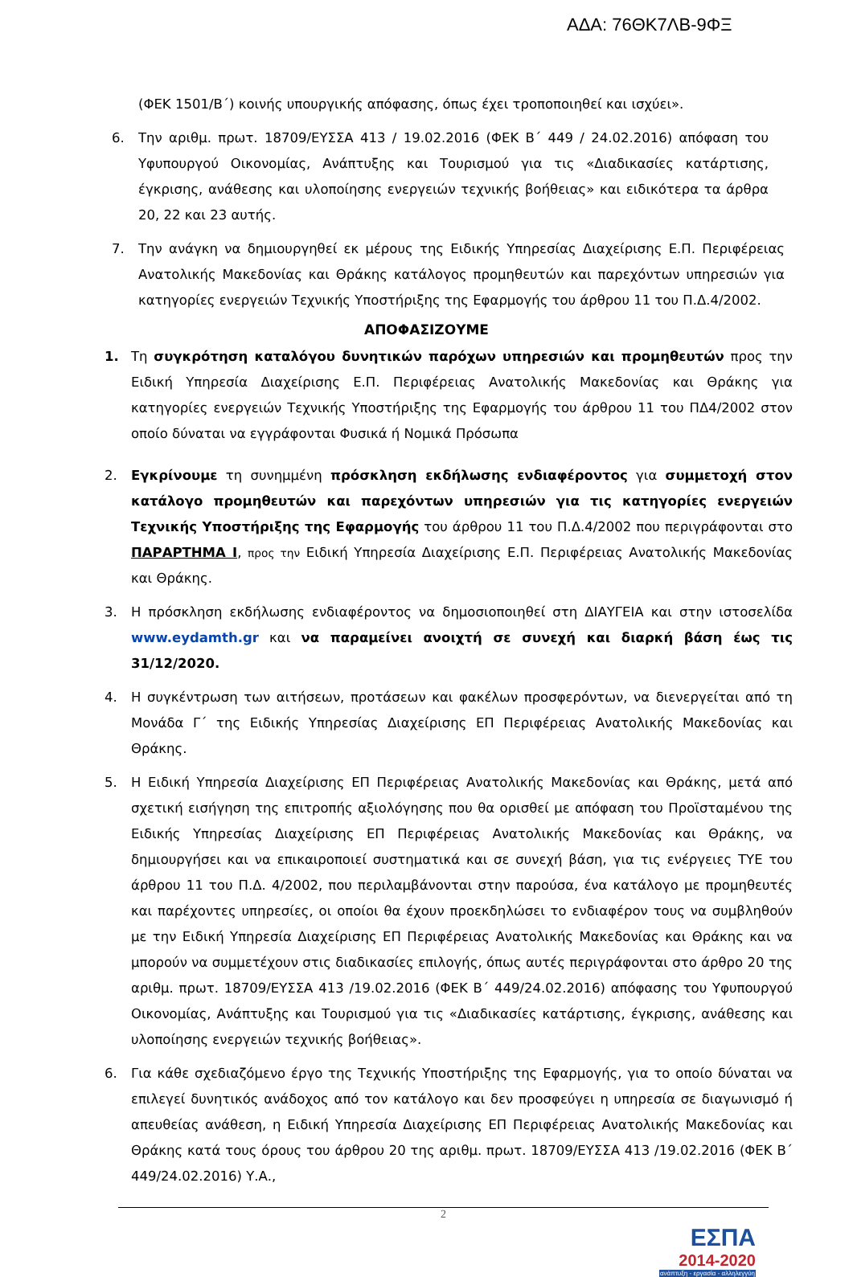ΑΔΑ: 76ΘΚ7ΛΒ-9ΦΞ
(ΦΕΚ 1501/Β΄) κοινής υπουργικής απόφασης, όπως έχει τροποποιηθεί και ισχύει».
6. Την αριθμ. πρωτ. 18709/ΕΥΣΣΑ 413 / 19.02.2016 (ΦΕΚ Β΄ 449 / 24.02.2016) απόφαση του Υφυπουργού Οικονομίας, Ανάπτυξης και Τουρισμού για τις «Διαδικασίες κατάρτισης, έγκρισης, ανάθεσης και υλοποίησης ενεργειών τεχνικής βοήθειας» και ειδικότερα τα άρθρα 20, 22 και 23 αυτής.
7. Την ανάγκη να δημιουργηθεί εκ μέρους της Ειδικής Υπηρεσίας Διαχείρισης Ε.Π. Περιφέρειας Ανατολικής Μακεδονίας και Θράκης κατάλογος προμηθευτών και παρεχόντων υπηρεσιών για κατηγορίες ενεργειών Τεχνικής Υποστήριξης της Εφαρμογής του άρθρου 11 του Π.Δ.4/2002.
ΑΠΟΦΑΣΙΖΟΥΜΕ
1. Τη συγκρότηση καταλόγου δυνητικών παρόχων υπηρεσιών και προμηθευτών προς την Ειδική Υπηρεσία Διαχείρισης Ε.Π. Περιφέρειας Ανατολικής Μακεδονίας και Θράκης για κατηγορίες ενεργειών Τεχνικής Υποστήριξης της Εφαρμογής του άρθρου 11 του ΠΔ4/2002 στον οποίο δύναται να εγγράφονται Φυσικά ή Νομικά Πρόσωπα
2. Εγκρίνουμε τη συνημμένη πρόσκληση εκδήλωσης ενδιαφέροντος για συμμετοχή στον κατάλογο προμηθευτών και παρεχόντων υπηρεσιών για τις κατηγορίες ενεργειών Τεχνικής Υποστήριξης της Εφαρμογής του άρθρου 11 του Π.Δ.4/2002 που περιγράφονται στο ΠΑΡΑΡΤΗΜΑ Ι, προς την Ειδική Υπηρεσία Διαχείρισης Ε.Π. Περιφέρειας Ανατολικής Μακεδονίας και Θράκης.
3. Η πρόσκληση εκδήλωσης ενδιαφέροντος να δημοσιοποιηθεί στη ΔΙΑΥΓΕΙΑ και στην ιστοσελίδα www.eydamth.gr και να παραμείνει ανοιχτή σε συνεχή και διαρκή βάση έως τις 31/12/2020.
4. Η συγκέντρωση των αιτήσεων, προτάσεων και φακέλων προσφερόντων, να διενεργείται από τη Μονάδα Γ΄ της Ειδικής Υπηρεσίας Διαχείρισης ΕΠ Περιφέρειας Ανατολικής Μακεδονίας και Θράκης.
5. Η Ειδική Υπηρεσία Διαχείρισης ΕΠ Περιφέρειας Ανατολικής Μακεδονίας και Θράκης, μετά από σχετική εισήγηση της επιτροπής αξιολόγησης που θα ορισθεί με απόφαση του Προϊσταμένου της Ειδικής Υπηρεσίας Διαχείρισης ΕΠ Περιφέρειας Ανατολικής Μακεδονίας και Θράκης, να δημιουργήσει και να επικαιροποιεί συστηματικά και σε συνεχή βάση, για τις ενέργειες ΤΥΕ του άρθρου 11 του Π.Δ. 4/2002, που περιλαμβάνονται στην παρούσα, ένα κατάλογο με προμηθευτές και παρέχοντες υπηρεσίες, οι οποίοι θα έχουν προεκδηλώσει το ενδιαφέρον τους να συμβληθούν με την Ειδική Υπηρεσία Διαχείρισης ΕΠ Περιφέρειας Ανατολικής Μακεδονίας και Θράκης και να μπορούν να συμμετέχουν στις διαδικασίες επιλογής, όπως αυτές περιγράφονται στο άρθρο 20 της αριθμ. πρωτ. 18709/ΕΥΣΣΑ 413 /19.02.2016 (ΦΕΚ Β΄ 449/24.02.2016) απόφασης του Υφυπουργού Οικονομίας, Ανάπτυξης και Τουρισμού για τις «Διαδικασίες κατάρτισης, έγκρισης, ανάθεσης και υλοποίησης ενεργειών τεχνικής βοήθειας».
6. Για κάθε σχεδιαζόμενο έργο της Τεχνικής Υποστήριξης της Εφαρμογής, για το οποίο δύναται να επιλεγεί δυνητικός ανάδοχος από τον κατάλογο και δεν προσφεύγει η υπηρεσία σε διαγωνισμό ή απευθείας ανάθεση, η Ειδική Υπηρεσία Διαχείρισης ΕΠ Περιφέρειας Ανατολικής Μακεδονίας και Θράκης κατά τους όρους του άρθρου 20 της αριθμ. πρωτ. 18709/ΕΥΣΣΑ 413 /19.02.2016 (ΦΕΚ Β΄ 449/24.02.2016) Υ.Α.,
2
ΕΣΠΑ
2014-2020
ανάπτυξη - εργασία - αλληλεγγύη